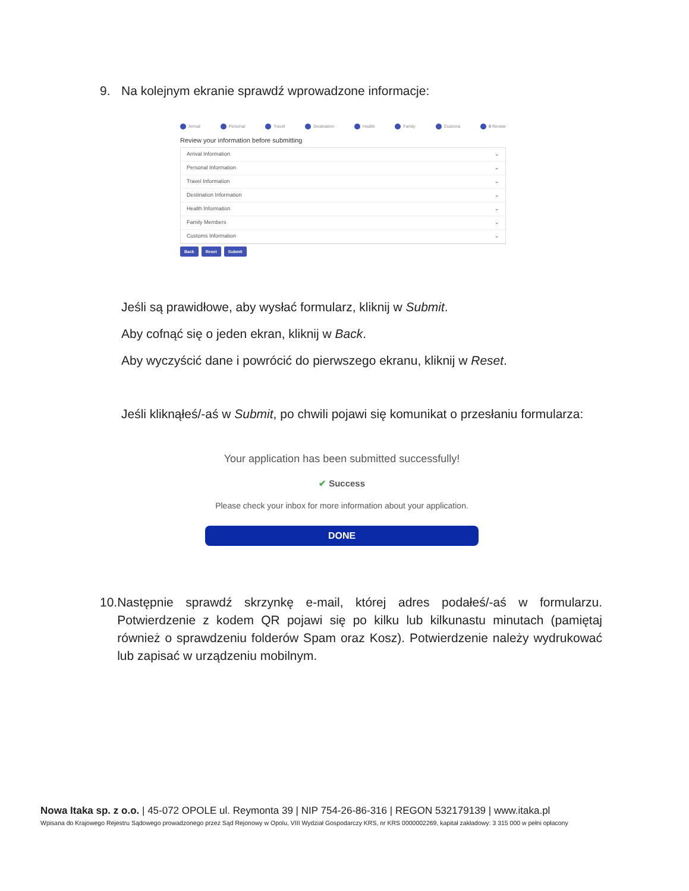9. Na kolejnym ekranie sprawdź wprowadzone informacje:
Arrival Personal Travel Destination Health Family Customs 8 Review
Review your information before submitting
Arrival Information ⌄
Personal Information ⌄
Travel Information ⌄
Destination Information ⌄
Health Information ⌄
Family Members ⌄
Customs Information ⌄
Back Reset Submit
Jeśli są prawidłowe, aby wysłać formularz, kliknij w Submit.
Aby cofnąć się o jeden ekran, kliknij w Back.
Aby wyczyścić dane i powrócić do pierwszego ekranu, kliknij w Reset.
Jeśli kliknąłeś/-aś w Submit, po chwili pojawi się komunikat o przesłaniu formularza:
Your application has been submitted successfully!
✔ Success
Please check your inbox for more information about your application.
DONE
10. Następnie sprawdź skrzynkę e-mail, której adres podałeś/-aś w formularzu. Potwierdzenie z kodem QR pojawi się po kilku lub kilkunastu minutach (pamiętaj również o sprawdzeniu folderów Spam oraz Kosz). Potwierdzenie należy wydrukować lub zapisać w urządzeniu mobilnym.
Nowa Itaka sp. z o.o. | 45-072 OPOLE ul. Reymonta 39 | NIP 754-26-86-316 | REGON 532179139 | www.itaka.pl
Wpisana do Krajowego Rejestru Sądowego prowadzonego przez Sąd Rejonowy w Opolu, VIII Wydział Gospodarczy KRS, nr KRS 0000002269, kapitał zakładowy: 3 315 000 w pełni opłacony